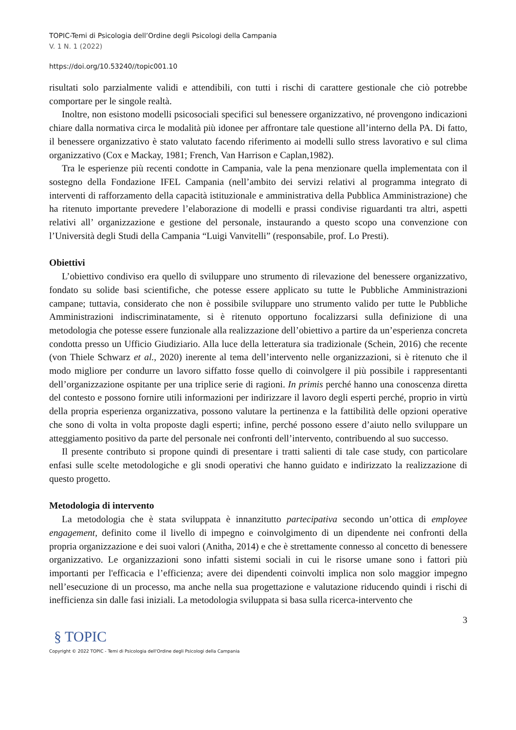TOPIC-Temi di Psicologia dell’Ordine degli Psicologi della Campania
V. 1 N. 1 (2022)
https://doi.org/10.53240//topic001.10
risultati solo parzialmente validi e attendibili, con tutti i rischi di carattere gestionale che ciò potrebbe comportare per le singole realtà.
Inoltre, non esistono modelli psicosociali specifici sul benessere organizzativo, né provengono indicazioni chiare dalla normativa circa le modalità più idonee per affrontare tale questione all’interno della PA. Di fatto, il benessere organizzativo è stato valutato facendo riferimento ai modelli sullo stress lavorativo e sul clima organizzativo (Cox e Mackay, 1981; French, Van Harrison e Caplan,1982).
Tra le esperienze più recenti condotte in Campania, vale la pena menzionare quella implementata con il sostegno della Fondazione IFEL Campania (nell’ambito dei servizi relativi al programma integrato di interventi di rafforzamento della capacità istituzionale e amministrativa della Pubblica Amministrazione) che ha ritenuto importante prevedere l’elaborazione di modelli e prassi condivise riguardanti tra altri, aspetti relativi all’ organizzazione e gestione del personale, instaurando a questo scopo una convenzione con l’Università degli Studi della Campania “Luigi Vanvitelli” (responsabile, prof. Lo Presti).
Obiettivi
L’obiettivo condiviso era quello di sviluppare uno strumento di rilevazione del benessere organizzativo, fondato su solide basi scientifiche, che potesse essere applicato su tutte le Pubbliche Amministrazioni campane; tuttavia, considerato che non è possibile sviluppare uno strumento valido per tutte le Pubbliche Amministrazioni indiscriminatamente, si è ritenuto opportuno focalizzarsi sulla definizione di una metodologia che potesse essere funzionale alla realizzazione dell’obiettivo a partire da un’esperienza concreta condotta presso un Ufficio Giudiziario. Alla luce della letteratura sia tradizionale (Schein, 2016) che recente (von Thiele Schwarz et al., 2020) inerente al tema dell’intervento nelle organizzazioni, si è ritenuto che il modo migliore per condurre un lavoro siffatto fosse quello di coinvolgere il più possibile i rappresentanti dell’organizzazione ospitante per una triplice serie di ragioni. In primis perché hanno una conoscenza diretta del contesto e possono fornire utili informazioni per indirizzare il lavoro degli esperti perché, proprio in virtù della propria esperienza organizzativa, possono valutare la pertinenza e la fattibilità delle opzioni operative che sono di volta in volta proposte dagli esperti; infine, perché possono essere d’aiuto nello sviluppare un atteggiamento positivo da parte del personale nei confronti dell’intervento, contribuendo al suo successo.
Il presente contributo si propone quindi di presentare i tratti salienti di tale case study, con particolare enfasi sulle scelte metodologiche e gli snodi operativi che hanno guidato e indirizzato la realizzazione di questo progetto.
Metodologia di intervento
La metodologia che è stata sviluppata è innanzitutto partecipativa secondo un’ottica di employee engagement, definito come il livello di impegno e coinvolgimento di un dipendente nei confronti della propria organizzazione e dei suoi valori (Anitha, 2014) e che è strettamente connesso al concetto di benessere organizzativo. Le organizzazioni sono infatti sistemi sociali in cui le risorse umane sono i fattori più importanti per l'efficacia e l’efficienza; avere dei dipendenti coinvolti implica non solo maggior impegno nell’esecuzione di un processo, ma anche nella sua progettazione e valutazione riducendo quindi i rischi di inefficienza sin dalle fasi iniziali. La metodologia sviluppata si basa sulla ricerca-intervento che
3
§ TOPIC
Copyright © 2022 TOPIC - Temi di Psicologia dell'Ordine degli Psicologi della Campania